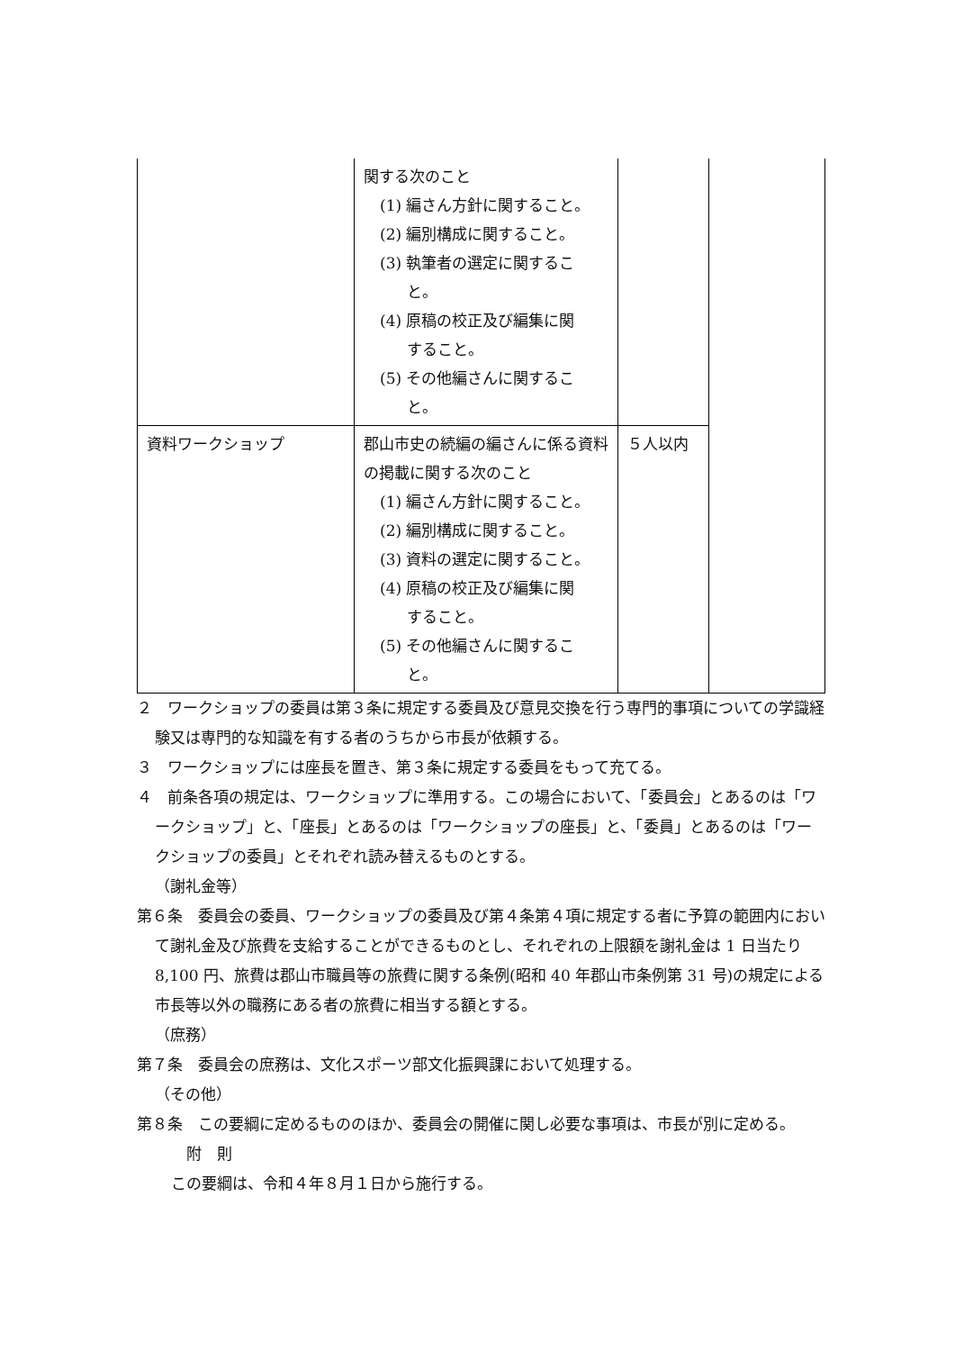| | 関する次のこと (1) 編さん方針に関すること。 (2) 編別構成に関すること。 (3) 執筆者の選定に関するこ と。 (4) 原稿の校正及び編集に関 すること。 (5) その他編さんに関するこ と。 | | |
| 資料ワークショップ | 郡山市史の続編の編さんに係る資料の掲載に関する次のこと (1) 編さん方針に関すること。 (2) 編別構成に関すること。 (3) 資料の選定に関すること。 (4) 原稿の校正及び編集に関 すること。 (5) その他編さんに関するこ と。 | ５人以内 | |
２　ワークショップの委員は第３条に規定する委員及び意見交換を行う専門的事項についての学識経験又は専門的な知識を有する者のうちから市長が依頼する。
３　ワークショップには座長を置き、第３条に規定する委員をもって充てる。
４　前条各項の規定は、ワークショップに準用する。この場合において、「委員会」とあるのは「ワークショップ」と、「座長」とあるのは「ワークショップの座長」と、「委員」とあるのは「ワークショップの委員」とそれぞれ読み替えるものとする。
（謝礼金等）
第６条　委員会の委員、ワークショップの委員及び第４条第４項に規定する者に予算の範囲内において謝礼金及び旅費を支給することができるものとし、それぞれの上限額を謝礼金は 1 日当たり 8,100 円、旅費は郡山市職員等の旅費に関する条例(昭和 40 年郡山市条例第 31 号)の規定による市長等以外の職務にある者の旅費に相当する額とする。
（庶務）
第７条　委員会の庶務は、文化スポーツ部文化振興課において処理する。
（その他）
第８条　この要綱に定めるもののほか、委員会の開催に関し必要な事項は、市長が別に定める。
附　則
この要綱は、令和４年８月１日から施行する。